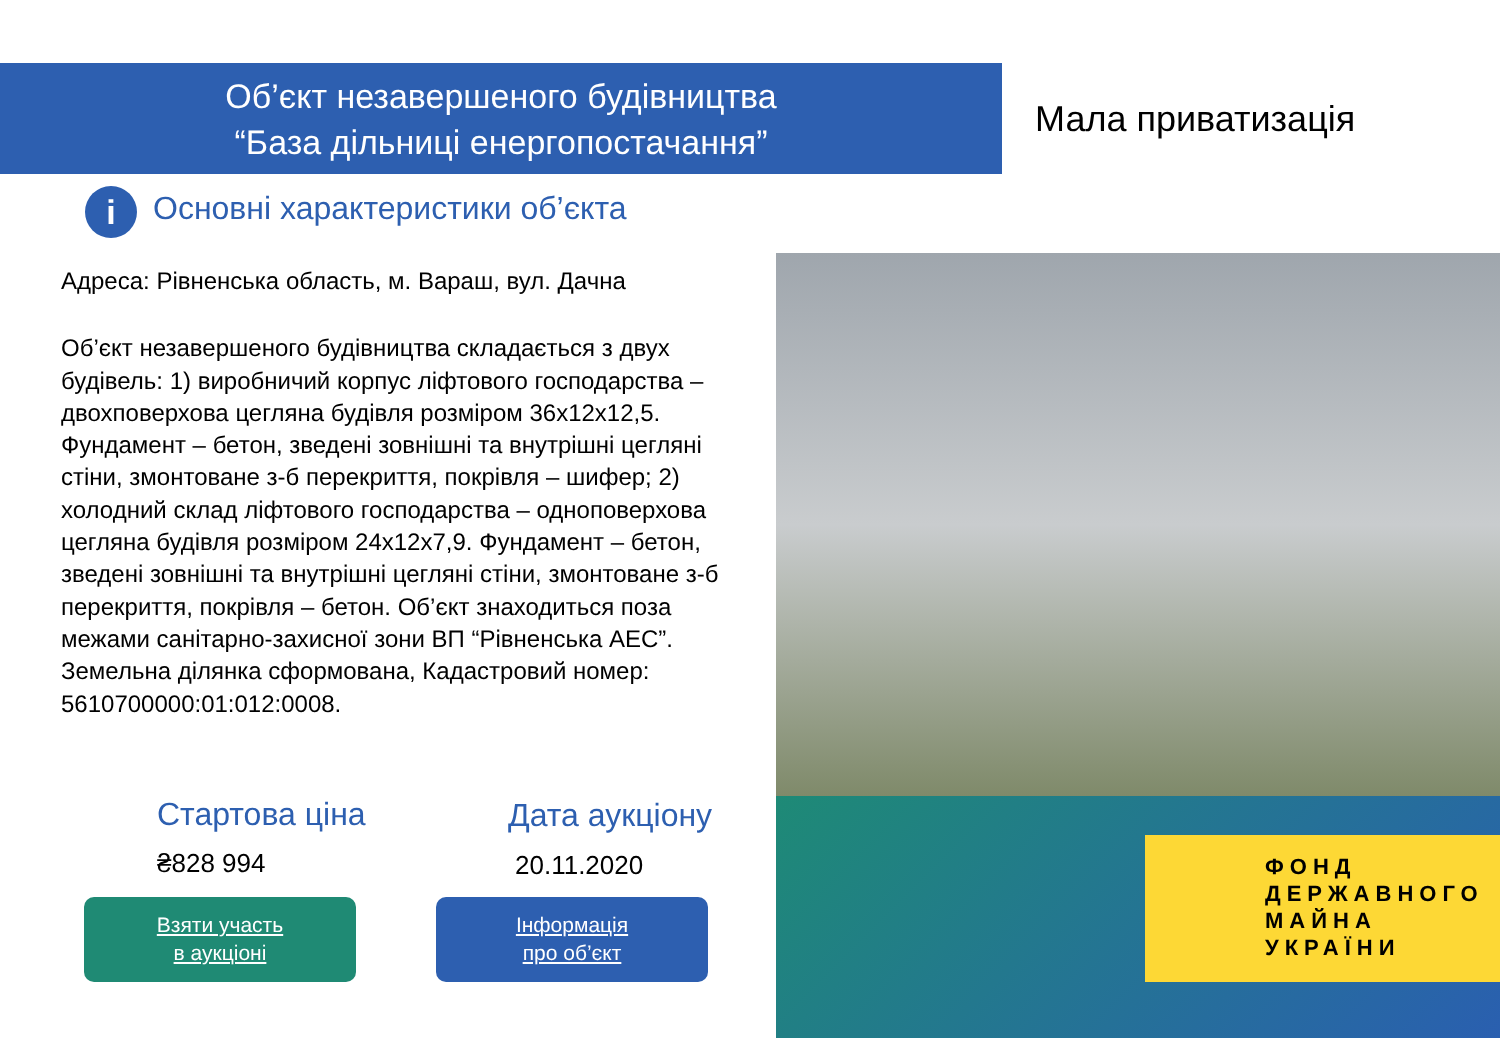Об’єкт незавершеного будівництва
“База дільниці енергопостачання”
Мала приватизація
i Основні характеристики об’єкта
Адреса: Рівненська область, м. Вараш, вул. Дачна
Об’єкт незавершеного будівництва складається з двух будівель: 1) виробничий корпус ліфтового господарства – двохповерхова цегляна будівля розміром 36х12х12,5. Фундамент – бетон, зведені зовнішні та внутрішні цегляні стіни, змонтоване з-б перекриття, покрівля – шифер; 2) холодний склад ліфтового господарства – одноповерхова цегляна будівля розміром 24х12х7,9. Фундамент – бетон, зведені зовнішні та внутрішні цегляні стіни, змонтоване з-б перекриття, покрівля – бетон. Об’єкт знаходиться поза межами санітарно-захисної зони ВП “Рівненська АЕС”. Земельна ділянка сформована, Кадастровий номер: 5610700000:01:012:0008.
ФОНД
ДЕРЖАВНОГО
МАЙНА
УКРАЇНИ
Стартова ціна
₴828 994
Дата аукціону
20.11.2020
Взяти участь
в аукціоні
Інформація
про об’єкт